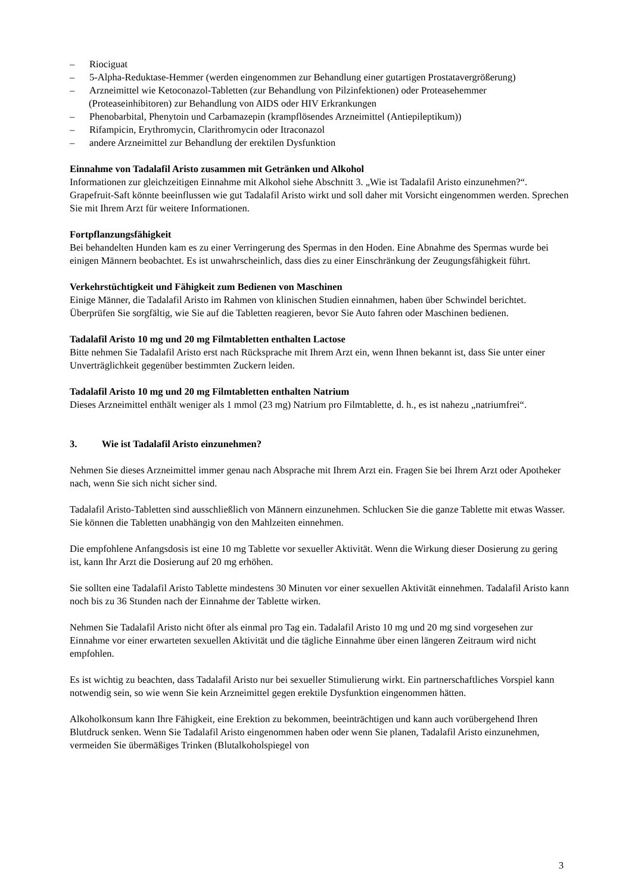–  Riociguat
–  5-Alpha-Reduktase-Hemmer (werden eingenommen zur Behandlung einer gutartigen Prostatavergrößerung)
–  Arzneimittel wie Ketoconazol-Tabletten (zur Behandlung von Pilzinfektionen) oder Proteasehemmer (Proteaseinhibitoren) zur Behandlung von AIDS oder HIV Erkrankungen
–  Phenobarbital, Phenytoin und Carbamazepin (krampflösendes Arzneimittel (Antiepileptikum))
–  Rifampicin, Erythromycin, Clarithromycin oder Itraconazol
–  andere Arzneimittel zur Behandlung der erektilen Dysfunktion
Einnahme von Tadalafil Aristo zusammen mit Getränken und Alkohol
Informationen zur gleichzeitigen Einnahme mit Alkohol siehe Abschnitt 3. „Wie ist Tadalafil Aristo einzunehmen?“. Grapefruit-Saft könnte beeinflussen wie gut Tadalafil Aristo wirkt und soll daher mit Vorsicht eingenommen werden. Sprechen Sie mit Ihrem Arzt für weitere Informationen.
Fortpflanzungsfähigkeit
Bei behandelten Hunden kam es zu einer Verringerung des Spermas in den Hoden. Eine Abnahme des Spermas wurde bei einigen Männern beobachtet. Es ist unwahrscheinlich, dass dies zu einer Einschränkung der Zeugungsfähigkeit führt.
Verkehrstüchtigkeit und Fähigkeit zum Bedienen von Maschinen
Einige Männer, die Tadalafil Aristo im Rahmen von klinischen Studien einnahmen, haben über Schwindel berichtet. Überprüfen Sie sorgfältig, wie Sie auf die Tabletten reagieren, bevor Sie Auto fahren oder Maschinen bedienen.
Tadalafil Aristo 10 mg und 20 mg Filmtabletten enthalten Lactose
Bitte nehmen Sie Tadalafil Aristo erst nach Rücksprache mit Ihrem Arzt ein, wenn Ihnen bekannt ist, dass Sie unter einer Unverträglichkeit gegenüber bestimmten Zuckern leiden.
Tadalafil Aristo 10 mg und 20 mg Filmtabletten enthalten Natrium
Dieses Arzneimittel enthält weniger als 1 mmol (23 mg) Natrium pro Filmtablette, d. h., es ist nahezu „natriumfrei“.
3.   Wie ist Tadalafil Aristo einzunehmen?
Nehmen Sie dieses Arzneimittel immer genau nach Absprache mit Ihrem Arzt ein. Fragen Sie bei Ihrem Arzt oder Apotheker nach, wenn Sie sich nicht sicher sind.
Tadalafil Aristo-Tabletten sind ausschließlich von Männern einzunehmen. Schlucken Sie die ganze Tablette mit etwas Wasser. Sie können die Tabletten unabhängig von den Mahlzeiten einnehmen.
Die empfohlene Anfangsdosis ist eine 10 mg Tablette vor sexueller Aktivität. Wenn die Wirkung dieser Dosierung zu gering ist, kann Ihr Arzt die Dosierung auf 20 mg erhöhen.
Sie sollten eine Tadalafil Aristo Tablette mindestens 30 Minuten vor einer sexuellen Aktivität einnehmen. Tadalafil Aristo kann noch bis zu 36 Stunden nach der Einnahme der Tablette wirken.
Nehmen Sie Tadalafil Aristo nicht öfter als einmal pro Tag ein. Tadalafil Aristo 10 mg und 20 mg sind vorgesehen zur Einnahme vor einer erwarteten sexuellen Aktivität und die tägliche Einnahme über einen längeren Zeitraum wird nicht empfohlen.
Es ist wichtig zu beachten, dass Tadalafil Aristo nur bei sexueller Stimulierung wirkt. Ein partnerschaftliches Vorspiel kann notwendig sein, so wie wenn Sie kein Arzneimittel gegen erektile Dysfunktion eingenommen hätten.
Alkoholkonsum kann Ihre Fähigkeit, eine Erektion zu bekommen, beeinträchtigen und kann auch vorübergehend Ihren Blutdruck senken. Wenn Sie Tadalafil Aristo eingenommen haben oder wenn Sie planen, Tadalafil Aristo einzunehmen, vermeiden Sie übermäßiges Trinken (Blutalkoholspiegel von
3